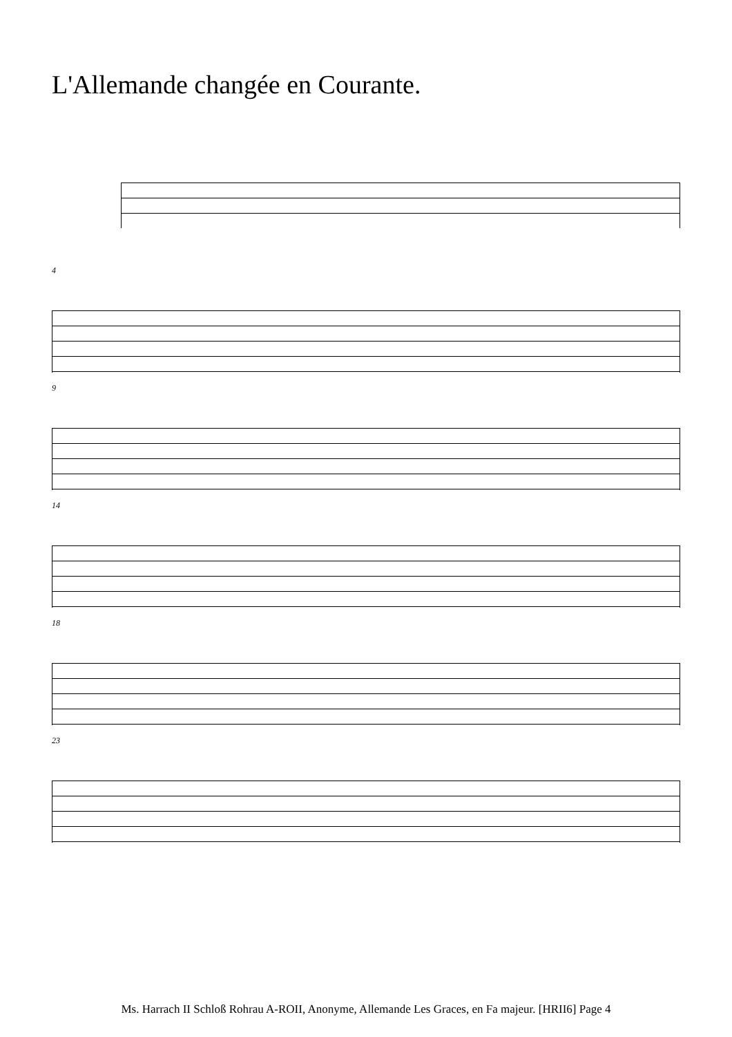L'Allemande changée en Courante.
4
9
14
18
23
Ms. Harrach II Schloß Rohrau A-ROII, Anonyme, Allemande Les Graces, en Fa majeur. [HRII6] Page 4